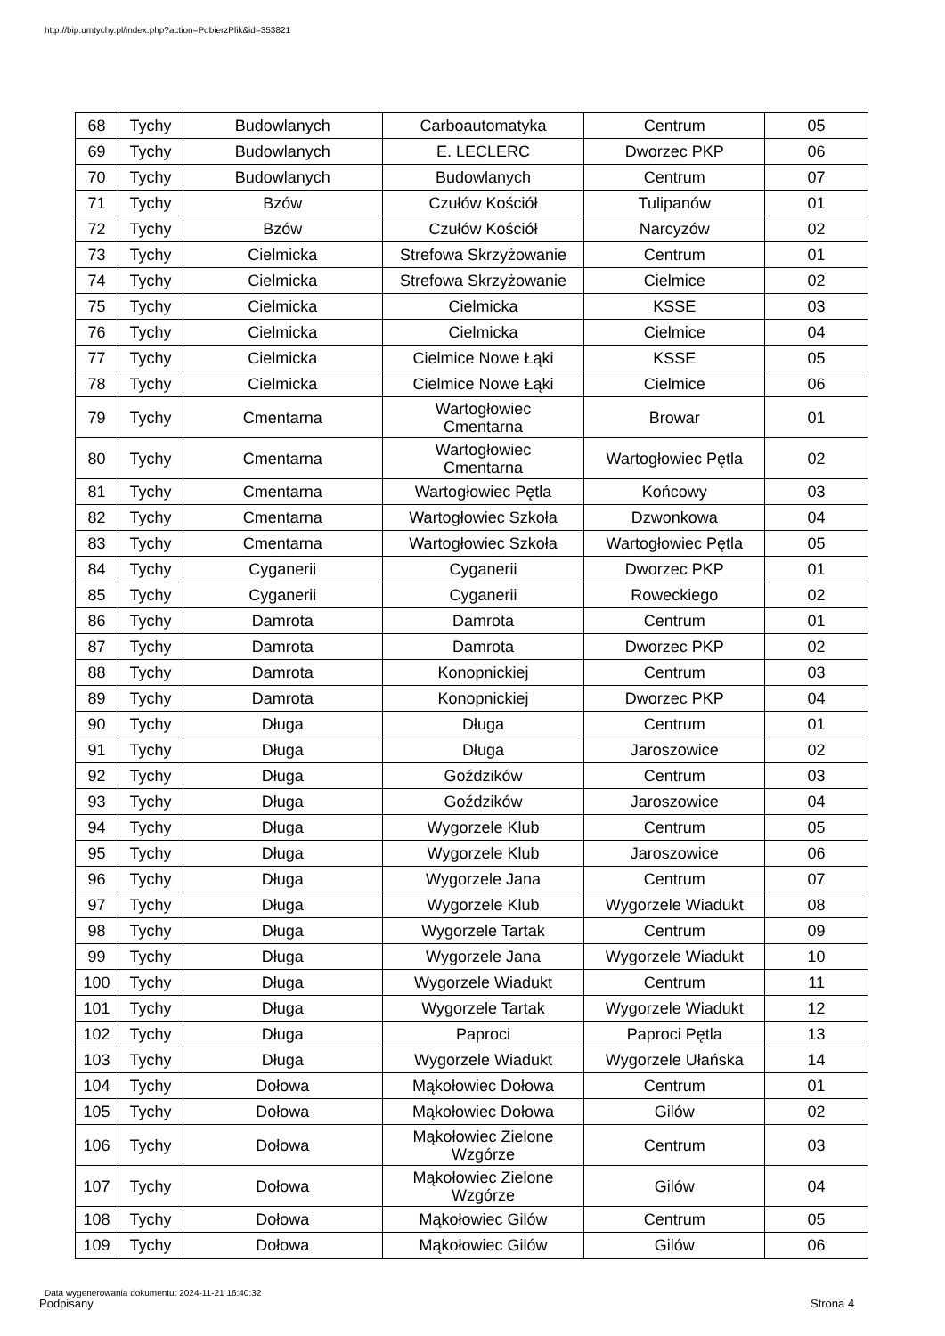http://bip.umtychy.pl/index.php?action=PobierzPlik&id=353821
| 68 | Tychy | Budowlanych | Carboautomatyka | Centrum | 05 |
| 69 | Tychy | Budowlanych | E. LECLERC | Dworzec PKP | 06 |
| 70 | Tychy | Budowlanych | Budowlanych | Centrum | 07 |
| 71 | Tychy | Bzów | Czułów Kościół | Tulipanów | 01 |
| 72 | Tychy | Bzów | Czułów Kościół | Narcyzów | 02 |
| 73 | Tychy | Cielmicka | Strefowa Skrzyżowanie | Centrum | 01 |
| 74 | Tychy | Cielmicka | Strefowa Skrzyżowanie | Cielmice | 02 |
| 75 | Tychy | Cielmicka | Cielmicka | KSSE | 03 |
| 76 | Tychy | Cielmicka | Cielmicka | Cielmice | 04 |
| 77 | Tychy | Cielmicka | Cielmice Nowe Łąki | KSSE | 05 |
| 78 | Tychy | Cielmicka | Cielmice Nowe Łąki | Cielmice | 06 |
| 79 | Tychy | Cmentarna | Wartogłowiec Cmentarna | Browar | 01 |
| 80 | Tychy | Cmentarna | Wartogłowiec Cmentarna | Wartogłowiec Pętla | 02 |
| 81 | Tychy | Cmentarna | Wartogłowiec Pętla | Końcowy | 03 |
| 82 | Tychy | Cmentarna | Wartogłowiec Szkoła | Dzwonkowa | 04 |
| 83 | Tychy | Cmentarna | Wartogłowiec Szkoła | Wartogłowiec Pętla | 05 |
| 84 | Tychy | Cyganerii | Cyganerii | Dworzec PKP | 01 |
| 85 | Tychy | Cyganerii | Cyganerii | Roweckiego | 02 |
| 86 | Tychy | Damrota | Damrota | Centrum | 01 |
| 87 | Tychy | Damrota | Damrota | Dworzec PKP | 02 |
| 88 | Tychy | Damrota | Konopnickiej | Centrum | 03 |
| 89 | Tychy | Damrota | Konopnickiej | Dworzec PKP | 04 |
| 90 | Tychy | Długa | Długa | Centrum | 01 |
| 91 | Tychy | Długa | Długa | Jaroszowice | 02 |
| 92 | Tychy | Długa | Goździków | Centrum | 03 |
| 93 | Tychy | Długa | Goździków | Jaroszowice | 04 |
| 94 | Tychy | Długa | Wygorzele Klub | Centrum | 05 |
| 95 | Tychy | Długa | Wygorzele Klub | Jaroszowice | 06 |
| 96 | Tychy | Długa | Wygorzele Jana | Centrum | 07 |
| 97 | Tychy | Długa | Wygorzele Klub | Wygorzele Wiadukt | 08 |
| 98 | Tychy | Długa | Wygorzele Tartak | Centrum | 09 |
| 99 | Tychy | Długa | Wygorzele Jana | Wygorzele Wiadukt | 10 |
| 100 | Tychy | Długa | Wygorzele Wiadukt | Centrum | 11 |
| 101 | Tychy | Długa | Wygorzele Tartak | Wygorzele Wiadukt | 12 |
| 102 | Tychy | Długa | Paproci | Paproci Pętla | 13 |
| 103 | Tychy | Długa | Wygorzele Wiadukt | Wygorzele Ułańska | 14 |
| 104 | Tychy | Dołowa | Mąkołowiec Dołowa | Centrum | 01 |
| 105 | Tychy | Dołowa | Mąkołowiec Dołowa | Gilów | 02 |
| 106 | Tychy | Dołowa | Mąkołowiec Zielone Wzgórze | Centrum | 03 |
| 107 | Tychy | Dołowa | Mąkołowiec Zielone Wzgórze | Gilów | 04 |
| 108 | Tychy | Dołowa | Mąkołowiec Gilów | Centrum | 05 |
| 109 | Tychy | Dołowa | Mąkołowiec Gilów | Gilów | 06 |
Data wygenerowania dokumentu: 2024-11-21 16:40:32
Podpisany Strona 4